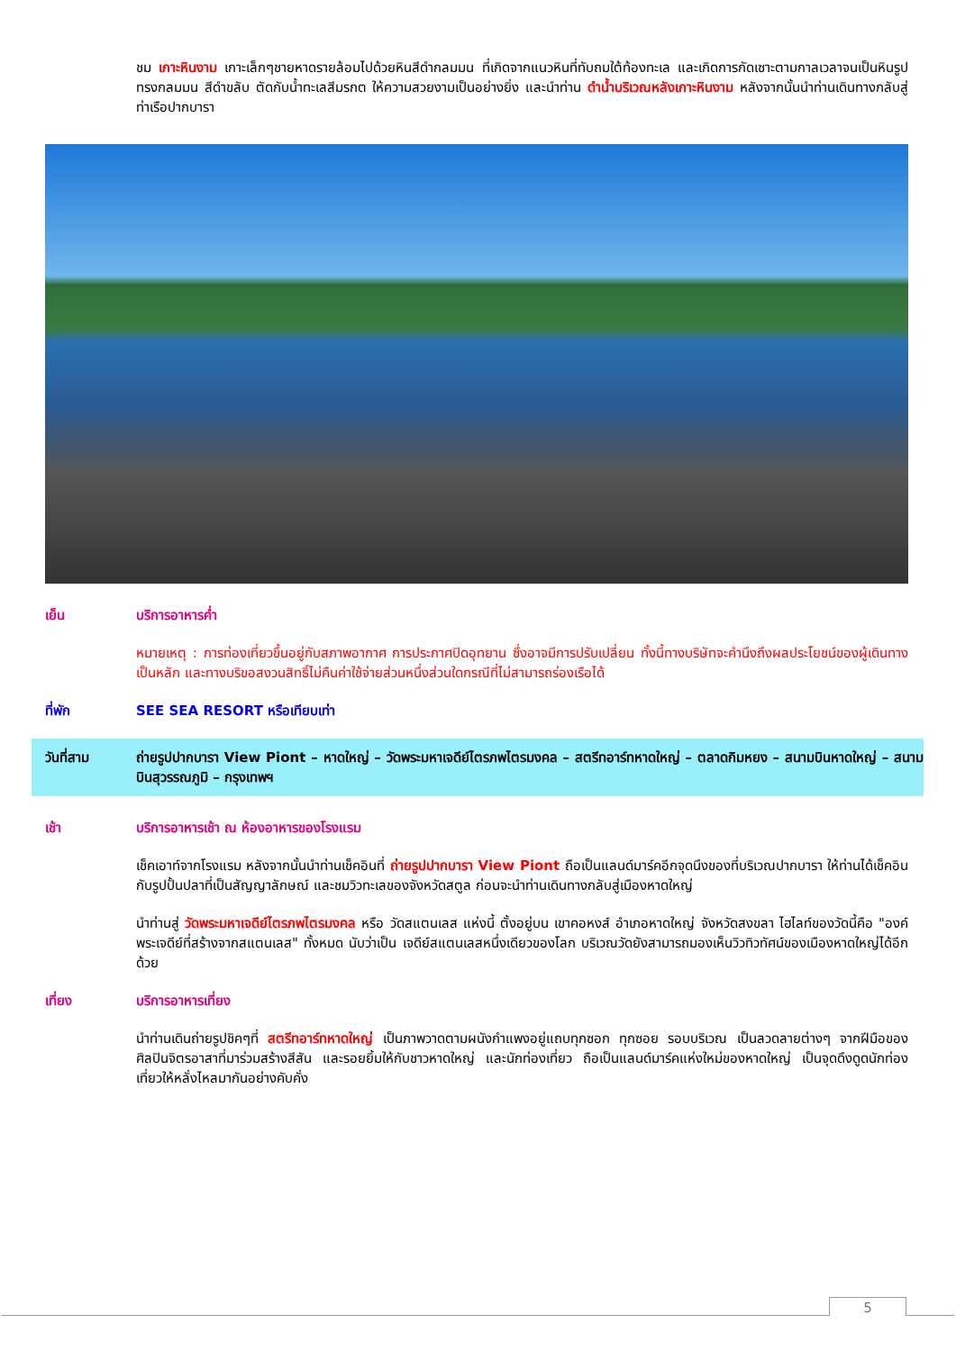ชม เกาะหินงาม เกาะเล็กๆชายหาดรายล้อมไปด้วยหินสีดำกลมมน ที่เกิดจากแนวหินที่ทับถมใต้ท้องทะเล และเกิดการกัดเซาะตามกาลเวลาจนเป็นหินรูปทรงกลมมน สีดำขลับ ตัดกับน้ำทะเลสีมรกต ให้ความสวยงามเป็นอย่างยิ่ง และนำท่าน ดำน้ำบริเวณหลังเกาะหินงาม หลังจากนั้นนำท่านเดินทางกลับสู่ท่าเรือปากบารา
เย็น บริการอาหารค่ำ
หมายเหตุ : การท่องเที่ยวขึ้นอยู่กับสภาพอากาศ การประกาศปิดอุทยาน ซึ่งอาจมีการปรับเปลี่ยน ทั้งนี้ทางบริษัทจะคำนึงถึงผลประโยชน์ของผู้เดินทางเป็นหลัก และทางบริขอสงวนสิทธิ์ไม่คืนค่าใช้จ่ายส่วนหนึ่งส่วนใดกรณีที่ไม่สามารถร่องเรือได้
ที่พัก SEE SEA RESORT หรือเทียบเท่า
วันที่สาม ถ่ายรูปปากบารา View Piont – หาดใหญ่ – วัดพระมหาเจดีย์ไตรภพไตรมงคล – สตรีทอาร์ทหาดใหญ่ – ตลาดกิมหยง – สนามบินหาดใหญ่ – สนามบินสุวรรณภูมิ – กรุงเทพฯ
เช้า บริการอาหารเช้า ณ ห้องอาหารของโรงแรม
เช็คเอาท์จากโรงแรม หลังจากนั้นนำท่านเช็คอินที่ ถ่ายรูปปากบารา View Piont ถือเป็นแลนด์มาร์คอีกจุดนึงของที่บริเวณปากบารา ให้ท่านได้เช็คอินกับรูปปั้นปลาที่เป็นสัญญาลักษณ์ และชมวิวทะเลของจังหวัดสตูล ก่อนจะนำท่านเดินทางกลับสู่เมืองหาดใหญ่
นำท่านสู่ วัดพระมหาเจดีย์ไตรภพไตรมงคล หรือ วัดสแตนเลส แห่งนี้ ตั้งอยู่บน เขาคอหงส์ อำเภอหาดใหญ่ จังหวัดสงขลา ไฮไลท์ของวัดนี้คือ "องค์พระเจดีย์ที่สร้างจากสแตนเลส" ทั้งหมด นับว่าเป็น เจดีย์สแตนเลสหนึ่งเดียวของโลก บริเวณวัดยังสามารถมองเห็นวิวทิวทัศน์ของเมืองหาดใหญ่ได้อีกด้วย
เที่ยง บริการอาหารเที่ยง
นำท่านเดินถ่ายรูปชิคๆที่ สตรีทอาร์ทหาดใหญ่ เป็นภาพวาดตามผนังกำแพงอยู่แถบทุกซอก ทุกซอย รอบบริเวณ เป็นลวดลายต่างๆ จากฝีมือของศิลปินจิตรอาสาที่มาร่วมสร้างสีสัน และรอยยิ้มให้กับชาวหาดใหญ่ และนักท่องเที่ยว ถือเป็นแลนด์มาร์คแห่งใหม่ของหาดใหญ่ เป็นจุดดึงดูดนักท่องเที่ยวให้หลั่งไหลมากันอย่างคับคั่ง
5